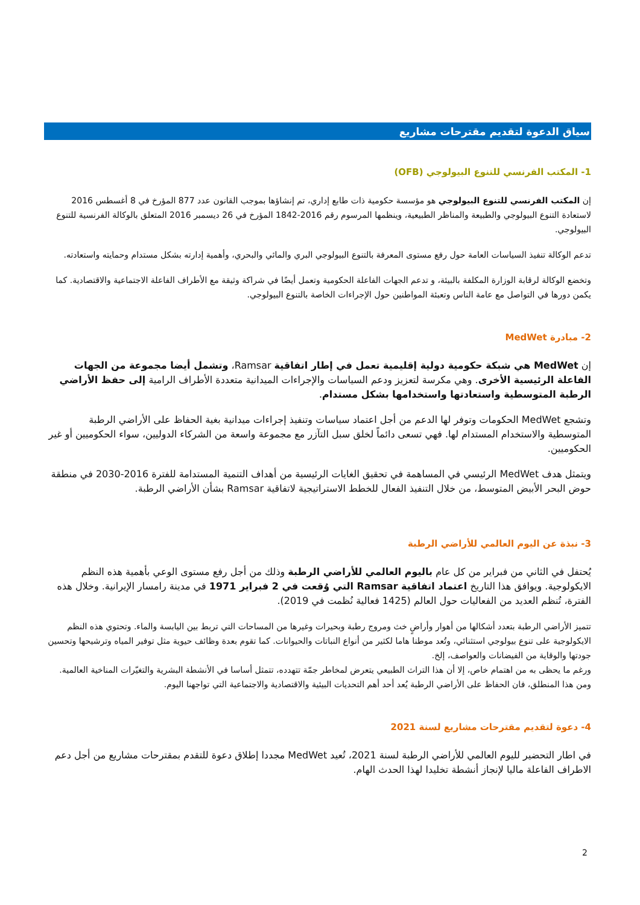سياق الدعوة لتقديم مقترحات مشاريع
1- المكتب الفرنسي للتنوع البيولوجي (OFB)
إن المكتب الفرنسي للتنوع البيولوجي هو مؤسسة حكومية ذات طابع إداري، تم إنشاؤها بموجب القانون عدد 877 المؤرخ في 8 أغسطس 2016 لاستعادة التنوع البيولوجي والطبيعة والمناظر الطبيعية، وينظمها المرسوم رقم 2016-1842 المؤرخ في 26 ديسمبر 2016 المتعلق بالوكالة الفرنسية للتنوع البيولوجي.
تدعم الوكالة تنفيذ السياسات العامة حول رفع مستوى المعرفة بالتنوع البيولوجي البري والمائي والبحري، وأهمية إدارته بشكل مستدام وحمايته واستعادته.
وتخضع الوكالة لرقابة الوزارة المكلفة بالبيئة، و تدعم الجهات الفاعلة الحكومية وتعمل أيضًا في شراكة وثيقة مع الأطراف الفاعلة الاجتماعية والاقتصادية. كما يكمن دورها في التواصل مع عامة الناس وتعبئة المواطنين حول الإجراءات الخاصة بالتنوع البيولوجي.
2- مبادرة MedWet
إن MedWet هي شبكة حكومية دولية إقليمية تعمل في إطار اتفاقية Ramsar، وتشمل أيضا مجموعة من الجهات الفاعلة الرئيسية الأخرى. وهي مكرسة لتعزيز ودعم السياسات والإجراءات الميدانية متعددة الأطراف الرامية إلى حفظ الأراضي الرطبة المتوسطية واستعادتها واستخدامها بشكل مستدام.
وتشجع MedWet الحكومات وتوفر لها الدعم من أجل اعتماد سياسات وتنفيذ إجراءات ميدانية بغية الحفاظ على الأراضي الرطبة المتوسطية والاستخدام المستدام لها. فهي تسعى دائماً لخلق سبل التآزر مع مجموعة واسعة من الشركاء الدوليين، سواء الحكوميين أو غير الحكوميين.
ويتمثل هدف MedWet الرئيسي في المساهمة في تحقيق الغايات الرئيسية من أهداف التنمية المستدامة للفترة 2016-2030 في منطقة حوض البحر الأبيض المتوسط، من خلال التنفيذ الفعال للخطط الاستراتيجية لاتفاقية Ramsar بشأن الأراضي الرطبة.
3- نبذة عن اليوم العالمي للأراضي الرطبة
يُحتفل في الثاني من فبراير من كل عام باليوم العالمي للأراضي الرطبة وذلك من أجل رفع مستوى الوعي بأهمية هذه النظم الايكولوجية. ويوافق هذا التاريخ اعتماد اتفاقية Ramsar التي وُقعت في 2 فبراير 1971 في مدينة رامسار الإيرانية. وخلال هذه الفترة، تُنظم العديد من الفعاليات حول العالم (1425 فعالية نُظمت في 2019).
تتميز الأراضي الرطبة بتعدد أشكالها من أهوار وأراضٍ خث ومروج رطبة وبحيرات وغيرها من المساحات التي تربط بين اليابسة والماء. وتحتوي هذه النظم الايكولوجية على تنوع بيولوجي استثنائي، وتُعد موطنا هاما لكثير من أنواع النباتات والحيوانات. كما تقوم بعدة وظائف حيوية مثل توفير المياه وترشيحها وتحسين جودتها والوقاية من الفيضانات والعواصف، إلخ.
ورغم ما يحظى به من اهتمام خاص، إلا أن هذا التراث الطبيعي يتعرض لمخاطر جمّة تتهدده، تتمثل أساسا في الأنشطة البشرية والتغيّرات المناخية العالمية. ومن هذا المنطلق، فان الحفاظ على الأراضي الرطبة يُعد أحد أهم التحديات البيئية والاقتصادية والاجتماعية التي تواجهنا اليوم.
4- دعوة لتقديم مقترحات مشاريع لسنة 2021
في اطار التحضير لليوم العالمي للأراضي الرطبة لسنة 2021، تُعيد MedWet مجددا إطلاق دعوة للتقدم بمقترحات مشاريع من أجل دعم الاطراف الفاعلة ماليا لإنجاز أنشطة تخليدا لهذا الحدث الهام.
2